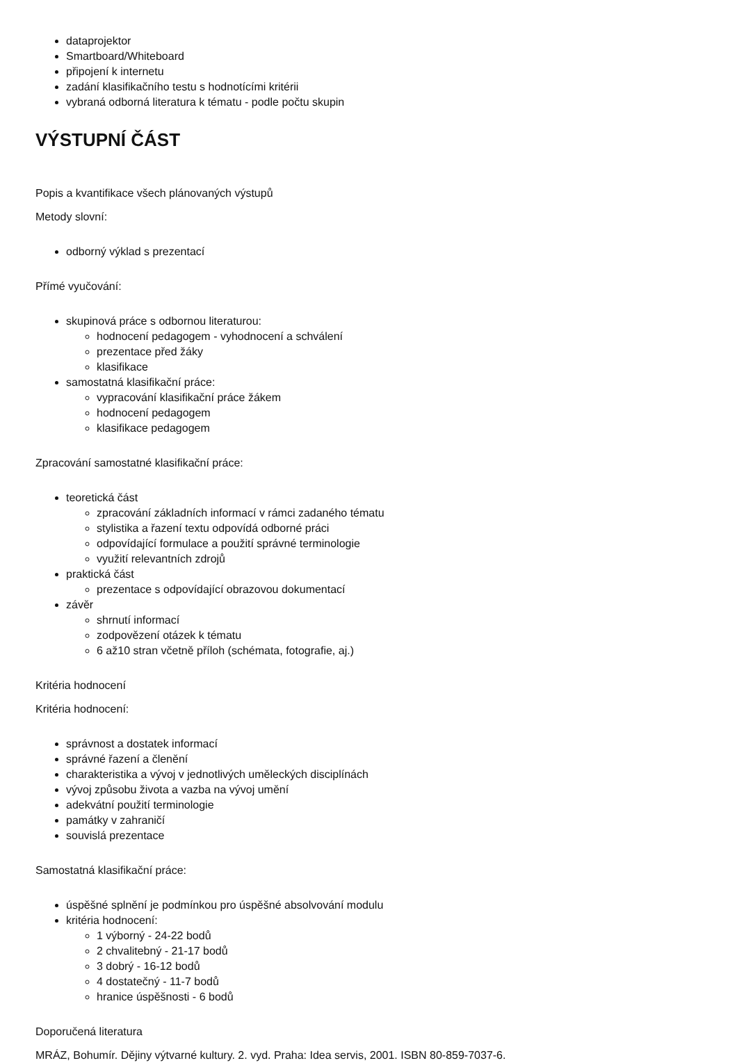dataprojektor
Smartboard/Whiteboard
připojení k internetu
zadání klasifikačního testu s hodnotícími kritérii
vybraná odborná literatura k tématu - podle počtu skupin
VÝSTUPNÍ ČÁST
Popis a kvantifikace všech plánovaných výstupů
Metody slovní:
odborný výklad s prezentací
Přímé vyučování:
skupinová práce s odbornou literaturou:
hodnocení pedagogem - vyhodnocení a schválení
prezentace před žáky
klasifikace
samostatná klasifikační práce:
vypracování klasifikační práce žákem
hodnocení pedagogem
klasifikace pedagogem
Zpracování samostatné klasifikační práce:
teoretická část
zpracování základních informací v rámci zadaného tématu
stylistika a řazení textu odpovídá odborné práci
odpovídající formulace a použití správné terminologie
využití relevantních zdrojů
praktická část
prezentace s odpovídající obrazovou dokumentací
závěr
shrnutí informací
zodpovězení otázek k tématu
6 až10 stran včetně příloh (schémata, fotografie, aj.)
Kritéria hodnocení
Kritéria hodnocení:
správnost a dostatek informací
správné řazení a členění
charakteristika a vývoj v jednotlivých uměleckých disciplínách
vývoj způsobu života a vazba na vývoj umění
adekvátní použití terminologie
památky v zahraničí
souvislá prezentace
Samostatná klasifikační práce:
úspěšné splnění je podmínkou pro úspěšné absolvování modulu
kritéria hodnocení:
1 výborný - 24-22 bodů
2 chvalitebný - 21-17 bodů
3 dobrý - 16-12 bodů
4 dostatečný - 11-7 bodů
hranice úspěšnosti - 6 bodů
Doporučená literatura
MRÁZ, Bohumír. Dějiny výtvarné kultury. 2. vyd. Praha: Idea servis, 2001. ISBN 80-859-7037-6.